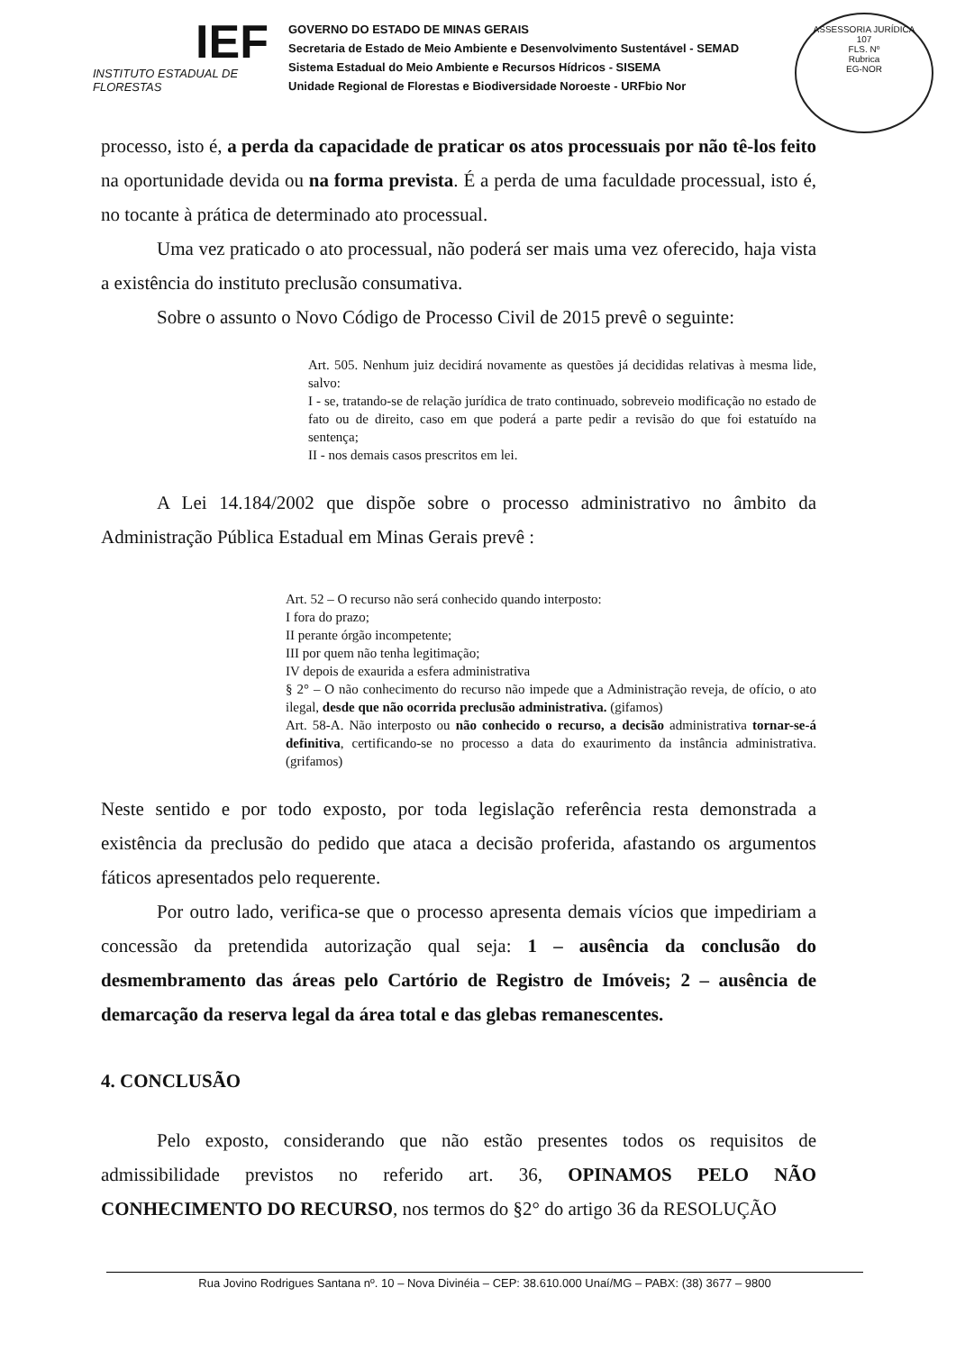IEF
INSTITUTO ESTADUAL DE FLORESTAS
GOVERNO DO ESTADO DE MINAS GERAIS
Secretaria de Estado de Meio Ambiente e Desenvolvimento Sustentável - SEMAD
Sistema Estadual do Meio Ambiente e Recursos Hídricos - SISEMA
Unidade Regional de Florestas e Biodiversidade Noroeste - URFbio Nor
ASSESSORIA JURÍDICA
107
FLS. Nº
Rubrica
EG-NOR
processo, isto é, a perda da capacidade de praticar os atos processuais por não tê-los feito na oportunidade devida ou na forma prevista. É a perda de uma faculdade processual, isto é, no tocante à prática de determinado ato processual.
Uma vez praticado o ato processual, não poderá ser mais uma vez oferecido, haja vista a existência do instituto preclusão consumativa.
Sobre o assunto o Novo Código de Processo Civil de 2015 prevê o seguinte:
Art. 505. Nenhum juiz decidirá novamente as questões já decididas relativas à mesma lide, salvo:
I - se, tratando-se de relação jurídica de trato continuado, sobreveio modificação no estado de fato ou de direito, caso em que poderá a parte pedir a revisão do que foi estatuído na sentença;
II - nos demais casos prescritos em lei.
A Lei 14.184/2002 que dispõe sobre o processo administrativo no âmbito da Administração Pública Estadual em Minas Gerais prevê :
Art. 52 – O recurso não será conhecido quando interposto:
I fora do prazo;
II perante órgão incompetente;
III por quem não tenha legitimação;
IV depois de exaurida a esfera administrativa
§ 2° – O não conhecimento do recurso não impede que a Administração reveja, de ofício, o ato ilegal, desde que não ocorrida preclusão administrativa. (gifamos)
Art. 58-A. Não interposto ou não conhecido o recurso, a decisão administrativa tornar-se-á definitiva, certificando-se no processo a data do exaurimento da instância administrativa. (grifamos)
Neste sentido e por todo exposto, por toda legislação referência resta demonstrada a existência da preclusão do pedido que ataca a decisão proferida, afastando os argumentos fáticos apresentados pelo requerente.
Por outro lado, verifica-se que o processo apresenta demais vícios que impediriam a concessão da pretendida autorização qual seja: 1 – ausência da conclusão do desmembramento das áreas pelo Cartório de Registro de Imóveis; 2 – ausência de demarcação da reserva legal da área total e das glebas remanescentes.
4. CONCLUSÃO
Pelo exposto, considerando que não estão presentes todos os requisitos de admissibilidade previstos no referido art. 36, OPINAMOS PELO NÃO CONHECIMENTO DO RECURSO, nos termos do §2° do artigo 36 da RESOLUÇÃO
Rua Jovino Rodrigues Santana nº. 10 – Nova Divinéia – CEP: 38.610.000 Unaí/MG – PABX: (38) 3677 – 9800